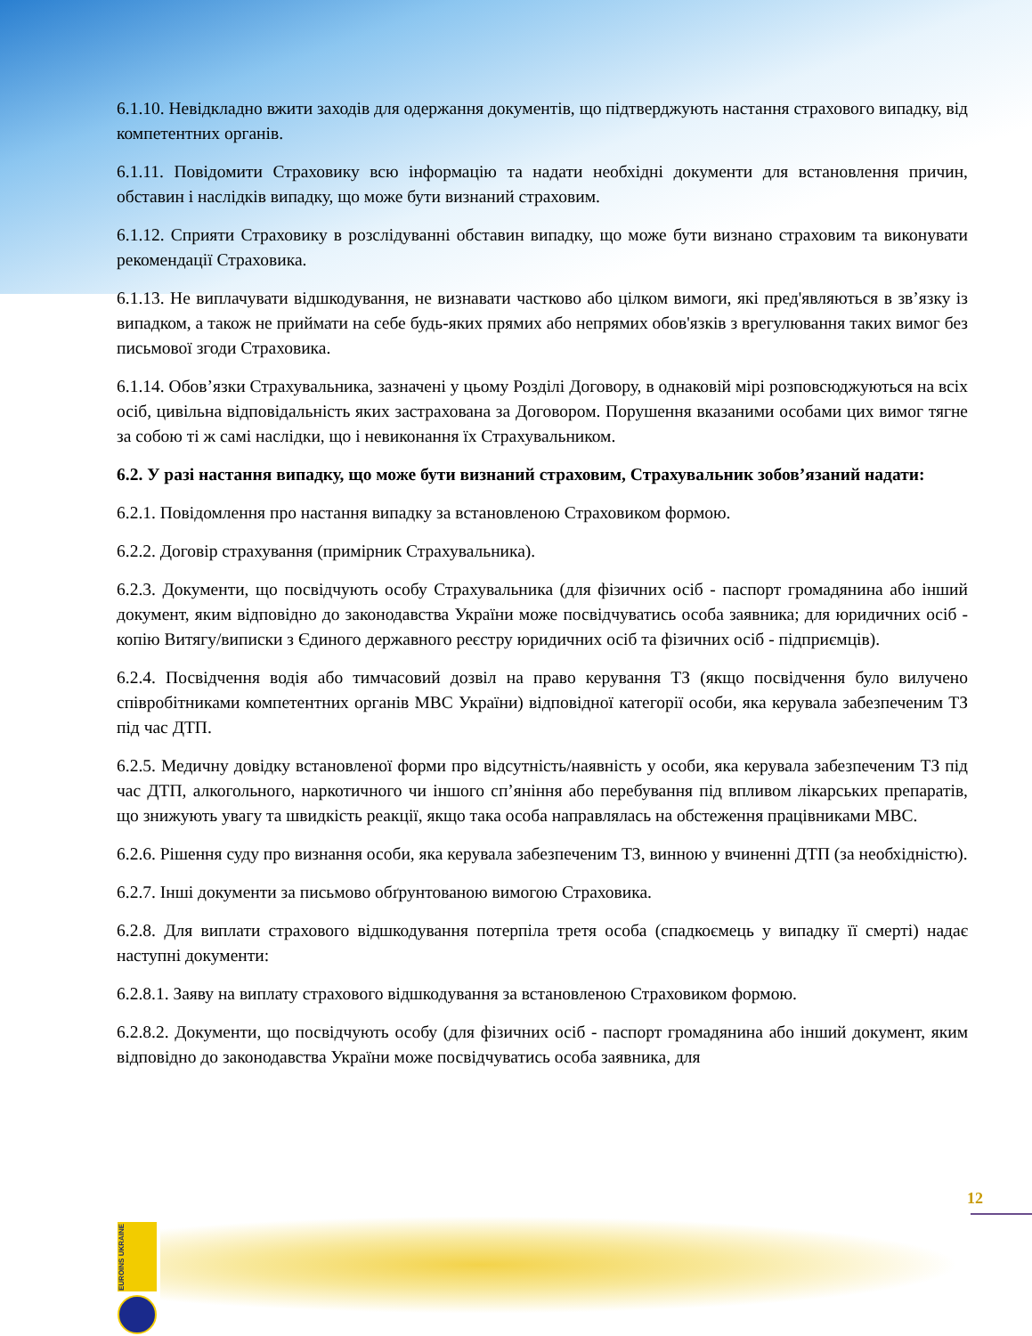6.1.10. Невідкладно вжити заходів для одержання документів, що підтверджують настання страхового випадку, від компетентних органів.
6.1.11. Повідомити Страховику всю інформацію та надати необхідні документи для встановлення причин, обставин і наслідків випадку, що може бути визнаний страховим.
6.1.12. Сприяти Страховику в розслідуванні обставин випадку, що може бути визнано страховим та виконувати рекомендації Страховика.
6.1.13. Не виплачувати відшкодування, не визнавати частково або цілком вимоги, які пред'являються в зв’язку із випадком, а також не приймати на себе будь-яких прямих або непрямих обов'язків з врегулювання таких вимог без письмової згоди Страховика.
6.1.14. Обов’язки Страхувальника, зазначені у цьому Розділі Договору, в однаковій мірі розповсюджуються на всіх осіб, цивільна відповідальність яких застрахована за Договором. Порушення вказаними особами цих вимог тягне за собою ті ж самі наслідки, що і невиконання їх Страхувальником.
6.2. У разі настання випадку, що може бути визнаний страховим, Страхувальник зобов’язаний надати:
6.2.1. Повідомлення про настання випадку за встановленою Страховиком формою.
6.2.2. Договір страхування (примірник Страхувальника).
6.2.3. Документи, що посвідчують особу Страхувальника (для фізичних осіб - паспорт громадянина або інший документ, яким відповідно до законодавства України може посвідчуватись особа заявника; для юридичних осіб - копію Витягу/виписки з Єдиного державного реєстру юридичних осіб та фізичних осіб - підприємців).
6.2.4. Посвідчення водія або тимчасовий дозвіл на право керування ТЗ (якщо посвідчення було вилучено співробітниками компетентних органів МВС України) відповідної категорії особи, яка керувала забезпеченим ТЗ під час ДТП.
6.2.5. Медичну довідку встановленої форми про відсутність/наявність у особи, яка керувала забезпеченим ТЗ під час ДТП, алкогольного, наркотичного чи іншого сп’яніння або перебування під впливом лікарських препаратів, що знижують увагу та швидкість реакції, якщо така особа направлялась на обстеження працівниками МВС.
6.2.6. Рішення суду про визнання особи, яка керувала забезпеченим ТЗ, винною у вчиненні ДТП (за необхідністю).
6.2.7. Інші документи за письмово обґрунтованою вимогою Страховика.
6.2.8. Для виплати страхового відшкодування потерпіла третя особа (спадкоємець у випадку її смерті) надає наступні документи:
6.2.8.1. Заяву на виплату страхового відшкодування за встановленою Страховиком формою.
6.2.8.2. Документи, що посвідчують особу (для фізичних осіб - паспорт громадянина або інший документ, яким відповідно до законодавства України може посвідчуватись особа заявника, для
12
EUROINS UKRAINE